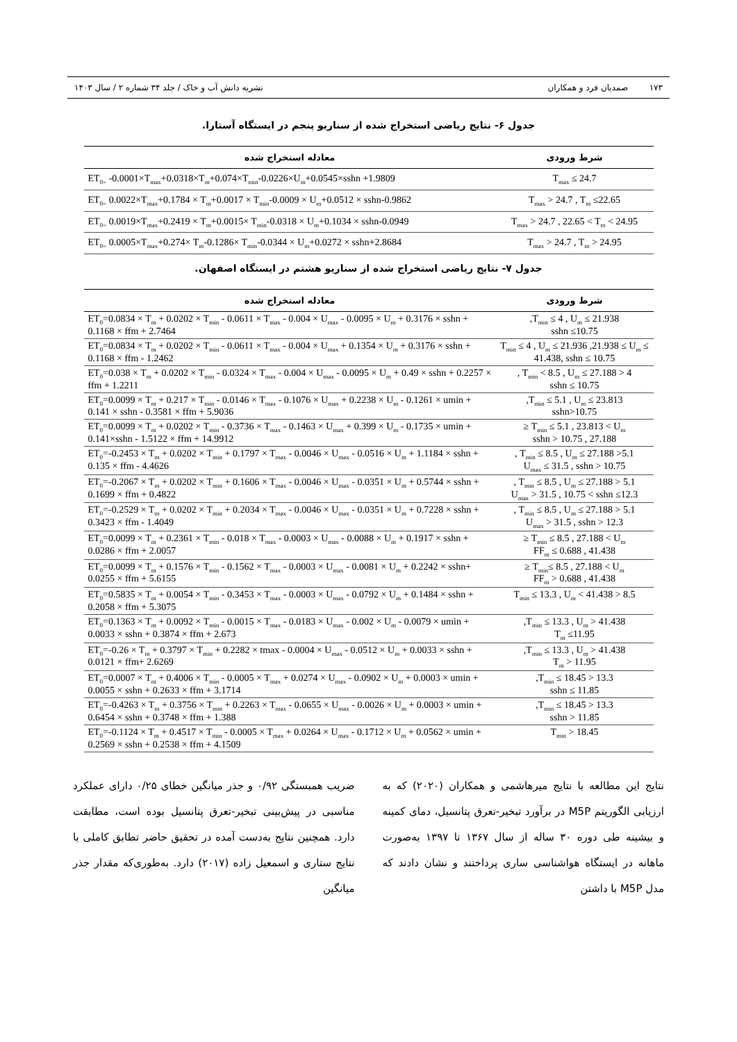۱۷۳ صمدیان فرد و همکاران نشریه دانش آب و خاک / جلد ۳۴ شماره ۲ / سال ۱۴۰۳
جدول ۶- نتایج ریاضی استخراج شده از سناریو پنجم در ایستگاه آستارا.
| شرط ورودی | معادله استخراج شده |
| --- | --- |
| T<sub>max</sub> ≤ 24.7 | ET<sub>0=</sub> -0.0001×T<sub>max</sub>+0.0318×T<sub>m</sub>+0.074×T<sub>min</sub>-0.0226×U<sub>m</sub>+0.0545×sshn +1.9809 |
| T<sub>max</sub> > 24.7 , T<sub>m</sub> ≤22.65 | ET<sub>0=</sub> 0.0022×T<sub>max</sub>+0.1784 × T<sub>m</sub>+0.0017 × T<sub>min</sub>-0.0009 × U<sub>m</sub>+0.0512 × sshn-0.9862 |
| T<sub>max</sub> > 24.7 , 22.65 < T<sub>m</sub> < 24.95 | ET<sub>0=</sub> 0.0019×T<sub>max</sub>+0.2419 × T<sub>m</sub>+0.0015× T<sub>min</sub>-0.0318 × U<sub>m</sub>+0.1034 × sshn-0.0949 |
| T<sub>max</sub> > 24.7 , T<sub>m</sub> > 24.95 | ET<sub>0=</sub> 0.0005×T<sub>max</sub>+0.274× T<sub>m</sub>-0.1286× T<sub>min</sub>-0.0344 × U<sub>m</sub>+0.0272 × sshn+2.8684 |
جدول ۷- نتایج ریاضی استخراج شده از سناریو هشتم در ایستگاه اصفهان.
| شرط ورودی | معادله استخراج شده |
| --- | --- |
| T<sub>min</sub> ≤ 4 , U<sub>m</sub> ≤ 21.938, sshn ≤10.75 | ET<sub>0</sub>=0.0834 × T<sub>m</sub> + 0.0202 × T<sub>min</sub> - 0.0611 × T<sub>max</sub> - 0.004 × U<sub>max</sub> - 0.0095 × U<sub>m</sub> + 0.3176 × sshn + 0.1168 × ffm + 2.7464 |
| T<sub>min</sub> ≤ 4 , U<sub>m</sub> ≤ 21.936 ,21.938 ≤ U<sub>m</sub> ≤ 41.438, sshn ≤ 10.75 | ET<sub>0</sub>=0.0834 × T<sub>m</sub> + 0.0202 × T<sub>min</sub> - 0.0611 × T<sub>max</sub> - 0.004 × U<sub>max</sub> + 0.1354 × U<sub>m</sub> + 0.3176 × sshn + 0.1168 × ffm - 1.2462 |
| 4 < T<sub>min</sub> < 8.5 , U<sub>m</sub> ≤ 27.188 , sshn ≤ 10.75 | ET<sub>0</sub>=0.038 × T<sub>m</sub> + 0.0202 × T<sub>min</sub> - 0.0324 × T<sub>max</sub> - 0.004 × U<sub>max</sub> - 0.0095 × U<sub>m</sub> + 0.49 × sshn + 0.2257 × ffm + 1.2211 |
| T<sub>min</sub> ≤ 5.1 , U<sub>m</sub> ≤ 23.813, sshn>10.75 | ET<sub>0</sub>=0.0099 × T<sub>m</sub> + 0.217 × T<sub>min</sub> - 0.0146 × T<sub>max</sub> - 0.1076 × U<sub>max</sub> + 0.2238 × U<sub>m</sub> - 0.1261 × umin + 0.141 × sshn - 0.3581 × ffm + 5.9036 |
| T<sub>min</sub> ≤ 5.1 , 23.813 < U<sub>m</sub> ≤ 27.188 , sshn > 10.75 | ET<sub>0</sub>=0.0099 × T<sub>m</sub> + 0.0202 × T<sub>min</sub> - 0.3736 × T<sub>max</sub> - 0.1463 × U<sub>max</sub> + 0.399 × U<sub>m</sub> - 0.1735 × umin + 0.141×sshn - 1.5122 × ffm + 14.9912 |
| 5.1< T<sub>min</sub> ≤ 8.5 , U<sub>m</sub> ≤ 27.188 , U<sub>max</sub> ≤ 31.5 , sshn > 10.75 | ET<sub>0</sub>=-0.2453 × T<sub>m</sub> + 0.0202 × T<sub>min</sub> + 0.1797 × T<sub>max</sub> - 0.0046 × U<sub>max</sub> - 0.0516 × U<sub>m</sub> + 1.1184 × sshn + 0.135 × ffm - 4.4626 |
| 5.1 < T<sub>min</sub> ≤ 8.5 , U<sub>m</sub> ≤ 27.188 , U<sub>max</sub> > 31.5 , 10.75 < sshn ≤12.3 | ET<sub>0</sub>=-0.2067 × T<sub>m</sub> + 0.0202 × T<sub>min</sub> + 0.1606 × T<sub>max</sub> - 0.0046 × U<sub>max</sub> - 0.0351 × U<sub>m</sub> + 0.5744 × sshn + 0.1699 × ffm + 0.4822 |
| 5.1 < T<sub>min</sub> ≤ 8.5 , U<sub>m</sub> ≤ 27.188 , U<sub>max</sub> > 31.5 , sshn > 12.3 | ET<sub>0</sub>=-0.2529 × T<sub>m</sub> + 0.0202 × T<sub>min</sub> + 0.2034 × T<sub>max</sub> - 0.0046 × U<sub>max</sub> - 0.0351 × U<sub>m</sub> + 0.7228 × sshn + 0.3423 × ffm - 1.4049 |
| T<sub>min</sub> ≤ 8.5 , 27.188 < U<sub>m</sub> ≤ 41.438 , FF<sub>m</sub> ≤ 0.688 | ET<sub>0</sub>=0.0099 × T<sub>m</sub> + 0.2361 × T<sub>min</sub> - 0.018 × T<sub>max</sub> - 0.0003 × U<sub>max</sub> - 0.0088 × U<sub>m</sub> + 0.1917 × sshn + 0.0286 × ffm + 2.0057 |
| T<sub>min</sub>≤ 8.5 , 27.188 < U<sub>m</sub> ≤ 41.438 , FF<sub>m</sub> > 0.688 | ET<sub>0</sub>=0.0099 × T<sub>m</sub> + 0.1576 × T<sub>min</sub> - 0.1562 × T<sub>max</sub> - 0.0003 × U<sub>max</sub> - 0.0081 × U<sub>m</sub> + 0.2242 × sshn+ 0.0255 × ffm + 5.6155 |
| 8.5 < T<sub>min</sub> ≤ 13.3 , U<sub>m</sub> < 41.438 | ET<sub>0</sub>=0.5835 × T<sub>m</sub> + 0.0054 × T<sub>min</sub> - 0.3453 × T<sub>max</sub> - 0.0003 × U<sub>max</sub> - 0.0792 × U<sub>m</sub> + 0.1484 × sshn + 0.2058 × ffm + 5.3075 |
| T<sub>min</sub> ≤ 13.3 , U<sub>m</sub> > 41.438, T<sub>m</sub> ≤11.95 | ET<sub>0</sub>=0.1363 × T<sub>m</sub> + 0.0092 × T<sub>min</sub> - 0.0015 × T<sub>max</sub> - 0.0183 × U<sub>max</sub> - 0.002 × U<sub>m</sub> - 0.0079 × umin + 0.0033 × sshn + 0.3874 × ffm + 2.673 |
| T<sub>min</sub> ≤ 13.3 , U<sub>m</sub> > 41.438, T<sub>m</sub> > 11.95 | ET<sub>0</sub>=-0.26 × T<sub>m</sub> + 0.3797 × T<sub>min</sub> + 0.2282 × tmax - 0.0004 × U<sub>max</sub> - 0.0512 × U<sub>m</sub> + 0.0033 × sshn + 0.0121 × ffm+ 2.6269 |
| 13.3 < T<sub>min</sub> ≤ 18.45, sshn ≤ 11.85 | ET<sub>0</sub>=0.0007 × T<sub>m</sub> + 0.4006 × T<sub>min</sub> - 0.0005 × T<sub>max</sub> + 0.0274 × U<sub>max</sub> - 0.0902 × U<sub>m</sub> + 0.0003 × umin + 0.0055 × sshn + 0.2633 × ffm + 3.1714 |
| 13.3 < T<sub>min</sub> ≤ 18.45, sshn > 11.85 | ET<sub>0</sub>=-0.4263 × T<sub>m</sub> + 0.3756 × T<sub>min</sub> + 0.2263 × T<sub>max</sub> - 0.0655 × U<sub>max</sub> - 0.0026 × U<sub>m</sub> + 0.0003 × umin + 0.6454 × sshn + 0.3748 × ffm + 1.388 |
| T<sub>min</sub> > 18.45 | ET<sub>0</sub>=-0.1124 × T<sub>m</sub> + 0.4517 × T<sub>min</sub> - 0.0005 × T<sub>max</sub> + 0.0264 × U<sub>max</sub> - 0.1712 × U<sub>m</sub> + 0.0562 × umin + 0.2569 × sshn + 0.2538 × ffm + 4.1509 |
نتایج این مطالعه با نتایج میرهاشمی و همکاران (۲۰۲۰) که به ارزیابی الگوریتم M5P در برآورد تبخیر-تعرق پتانسیل، دمای کمینه و بیشینه طی دوره ۳۰ ساله از سال ۱۳۶۷ تا ۱۳۹۷ به‌صورت ماهانه در ایستگاه هواشناسی ساری پرداختند و نشان دادند که مدل M5P با داشتن
ضریب همبستگی ۰/۹۲ و جذر میانگین خطای ۰/۲۵ دارای عملکرد مناسبی در پیش‌بینی تبخیر-تعرق پتانسیل بوده است، مطابقت دارد. همچنین نتایج به‌دست آمده در تحقیق حاضر تطابق کاملی با نتایج ستاری و اسمعیل زاده (۲۰۱۷) دارد. به‌طوری‌که مقدار جذر میانگین